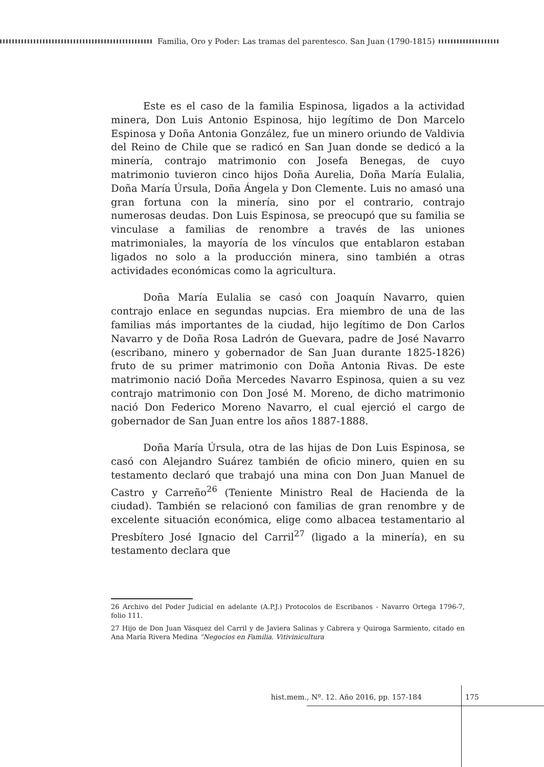Familia, Oro y Poder: Las tramas del parentesco. San Juan (1790-1815)
Este es el caso de la familia Espinosa, ligados a la actividad minera, Don Luis Antonio Espinosa, hijo legítimo de Don Marcelo Espinosa y Doña Antonia González, fue un minero oriundo de Valdivia del Reino de Chile que se radicó en San Juan donde se dedicó a la minería, contrajo matrimonio con Josefa Benegas, de cuyo matrimonio tuvieron cinco hijos Doña Aurelia, Doña María Eulalia, Doña María Úrsula, Doña Ángela y Don Clemente. Luis no amasó una gran fortuna con la minería, sino por el contrario, contrajo numerosas deudas. Don Luis Espinosa, se preocupó que su familia se vinculase a familias de renombre a través de las uniones matrimoniales, la mayoría de los vínculos que entablaron estaban ligados no solo a la producción minera, sino también a otras actividades económicas como la agricultura.
Doña María Eulalia se casó con Joaquín Navarro, quien contrajo enlace en segundas nupcias. Era miembro de una de las familias más importantes de la ciudad, hijo legítimo de Don Carlos Navarro y de Doña Rosa Ladrón de Guevara, padre de José Navarro (escribano, minero y gobernador de San Juan durante 1825-1826) fruto de su primer matrimonio con Doña Antonia Rivas. De este matrimonio nació Doña Mercedes Navarro Espinosa, quien a su vez contrajo matrimonio con Don José M. Moreno, de dicho matrimonio nació Don Federico Moreno Navarro, el cual ejerció el cargo de gobernador de San Juan entre los años 1887-1888.
Doña María Úrsula, otra de las hijas de Don Luis Espinosa, se casó con Alejandro Suárez también de oficio minero, quien en su testamento declaró que trabajó una mina con Don Juan Manuel de Castro y Carreño<sup>26</sup> (Teniente Ministro Real de Hacienda de la ciudad). También se relacionó con familias de gran renombre y de excelente situación económica, elige como albacea testamentario al Presbítero José Ignacio del Carril<sup>27</sup> (ligado a la minería), en su testamento declara que
26 Archivo del Poder Judicial en adelante (A.P.J.) Protocolos de Escribanos - Navarro Ortega 1796-7, folio 111.
27 Hijo de Don Juan Vásquez del Carril y de Javiera Salinas y Cabrera y Quiroga Sarmiento, citado en Ana María Rivera Medina “Negocios en Familia. Vitivinicultura
hist.mem., Nº. 12. Año 2016, pp. 157-184
175